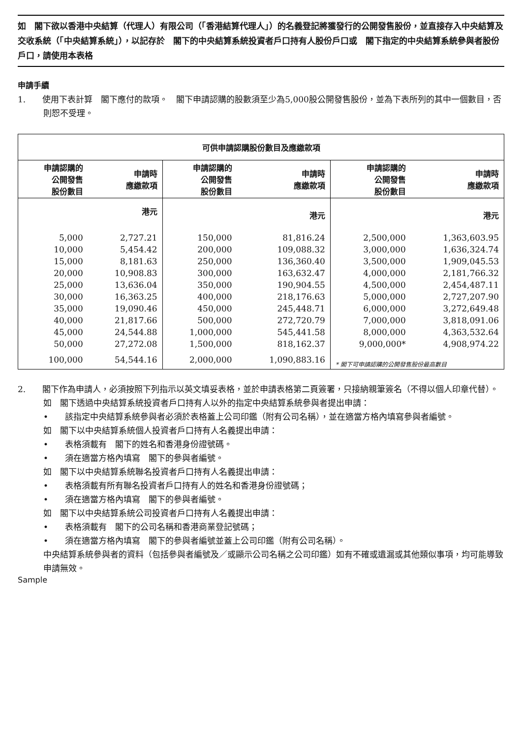如　閣下欲以香港中央結算（代理人）有限公司（「香港結算代理人」）的名義登記將獲發行的公開發售股份，並直接存入中央結算及交收系統（「中央結算系統」），以記存於　閣下的中央結算系統投資者戶口持有人股份戶口或　閣下指定的中央結算系統參與者股份戶口，請使用本表格
申請手續
1.　　使用下表計算　閣下應付的款項。　閣下申請認購的股數須至少為5,000股公開發售股份，並為下表所列的其中一個數目，否則恕不受理。
| 可供申請認購股份數目及應繳款項 | | | | | |
| --- | --- | --- | --- | --- | --- |
| 申請認購的 公開發售 股份數目 | 申請時 應繳款項 | 申請認購的 公開發售 股份數目 | 申請時 應繳款項 | 申請認購的 公開發售 股份數目 | 申請時 應繳款項 |
| | 港元 | | 港元 | | 港元 |
| 5,000 | 2,727.21 | 150,000 | 81,816.24 | 2,500,000 | 1,363,603.95 |
| 10,000 | 5,454.42 | 200,000 | 109,088.32 | 3,000,000 | 1,636,324.74 |
| 15,000 | 8,181.63 | 250,000 | 136,360.40 | 3,500,000 | 1,909,045.53 |
| 20,000 | 10,908.83 | 300,000 | 163,632.47 | 4,000,000 | 2,181,766.32 |
| 25,000 | 13,636.04 | 350,000 | 190,904.55 | 4,500,000 | 2,454,487.11 |
| 30,000 | 16,363.25 | 400,000 | 218,176.63 | 5,000,000 | 2,727,207.90 |
| 35,000 | 19,090.46 | 450,000 | 245,448.71 | 6,000,000 | 3,272,649.48 |
| 40,000 | 21,817.66 | 500,000 | 272,720.79 | 7,000,000 | 3,818,091.06 |
| 45,000 | 24,544.88 | 1,000,000 | 545,441.58 | 8,000,000 | 4,363,532.64 |
| 50,000 | 27,272.08 | 1,500,000 | 818,162.37 | 9,000,000* | 4,908,974.22 |
| 100,000 | 54,544.16 | 2,000,000 | 1,090,883.16 | * 閣下可申請認購的公開發售股份最高數目 | |
2.　　閣下作為申請人，必須按照下列指示以英文填妥表格，並於申請表格第二頁簽署，只接納親筆簽名（不得以個人印章代替）。
如　閣下透過中央結算系統投資者戶口持有人以外的指定中央結算系統參與者提出申請：
•　　該指定中央結算系統參與者必須於表格蓋上公司印鑑（附有公司名稱），並在適當方格內填寫參與者編號。
如　閣下以中央結算系統個人投資者戶口持有人名義提出申請：
•　　表格須載有　閣下的姓名和香港身份證號碼。
•　　須在適當方格內填寫　閣下的參與者編號。
如　閣下以中央結算系統聯名投資者戶口持有人名義提出申請：
•　　表格須載有所有聯名投資者戶口持有人的姓名和香港身份證號碼；
•　　須在適當方格內填寫　閣下的參與者編號。
如　閣下以中央結算系統公司投資者戶口持有人名義提出申請：
•　　表格須載有　閣下的公司名稱和香港商業登記號碼；
•　　須在適當方格內填寫　閣下的參與者編號並蓋上公司印鑑（附有公司名稱）。
中央結算系統參與者的資料（包括參與者編號及／或顯示公司名稱之公司印鑑）如有不確或遺漏或其他類似事項，均可能導致申請無效。
Sample